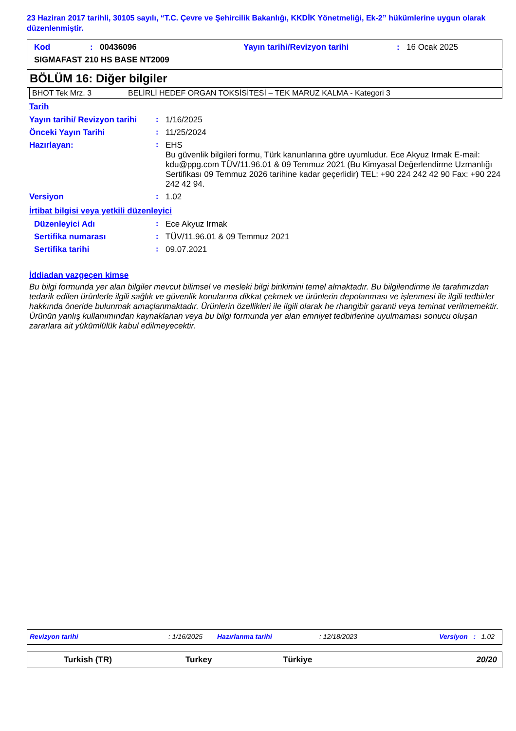23 Haziran 2017 tarihli, 30105 sayılı, “T.C. Çevre ve Şehircilik Bakanlığı, KKDİK Yönetmeliği, Ek-2” hükümlerine uygun olarak düzenlenmiştir.
| Kod | : | 00436096 | Yayın tarihi/Revizyon tarihi | : | 16 Ocak 2025 |
| SIGMAFAST 210 HS BASE NT2009 | | | | | |
BÖLÜM 16: Diğer bilgiler
| BHOT Tek Mrz. 3 | BELİRLİ HEDEF ORGAN TOKSİSİTESİ – TEK MARUZ KALMA - Kategori 3 |
Tarih
| Yayın tarihi/ Revizyon tarihi | : | 1/16/2025 |
| Önceki Yayın Tarihi | : | 11/25/2024 |
| Hazırlayan: | : | EHS Bu güvenlik bilgileri formu, Türk kanunlarına göre uyumludur. Ece Akyuz Irmak E-mail: kdu@ppg.com TÜV/11.96.01 & 09 Temmuz 2021 (Bu Kimyasal Değerlendirme Uzmanlığı Sertifikası 09 Temmuz 2026 tarihine kadar geçerlidir) TEL: +90 224 242 42 90 Fax: +90 224 242 42 94. |
| Versiyon | : | 1.02 |
İrtibat bilgisi veya yetkili düzenleyici
| Düzenleyici Adı | : | Ece Akyuz Irmak |
| Sertifika numarası | : | TÜV/11.96.01 & 09 Temmuz 2021 |
| Sertifika tarihi | : | 09.07.2021 |
İddiadan vazgeçen kimse
Bu bilgi formunda yer alan bilgiler mevcut bilimsel ve mesleki bilgi birikimini temel almaktadır. Bu bilgilendirme ile tarafımızdan tedarik edilen ürünlerle ilgili sağlık ve güvenlik konularına dikkat çekmek ve ürünlerin depolanması ve işlenmesi ile ilgili tedbirler hakkında öneride bulunmak amaçlanmaktadır. Ürünlerin özellikleri ile ilgili olarak he rhangibir garanti veya teminat verilmemektir. Ürünün yanlış kullanımından kaynaklanan veya bu bilgi formunda yer alan emniyet tedbirlerine uyulmaması sonucu oluşan zararlara ait yükümlülük kabul edilmeyecektir.
| Revizyon tarihi | : 1/16/2025 | Hazırlanma tarihi | : 12/18/2023 | Versiyon : 1.02 |
| Turkish (TR) | Turkey | Türkiye | 20/20 |